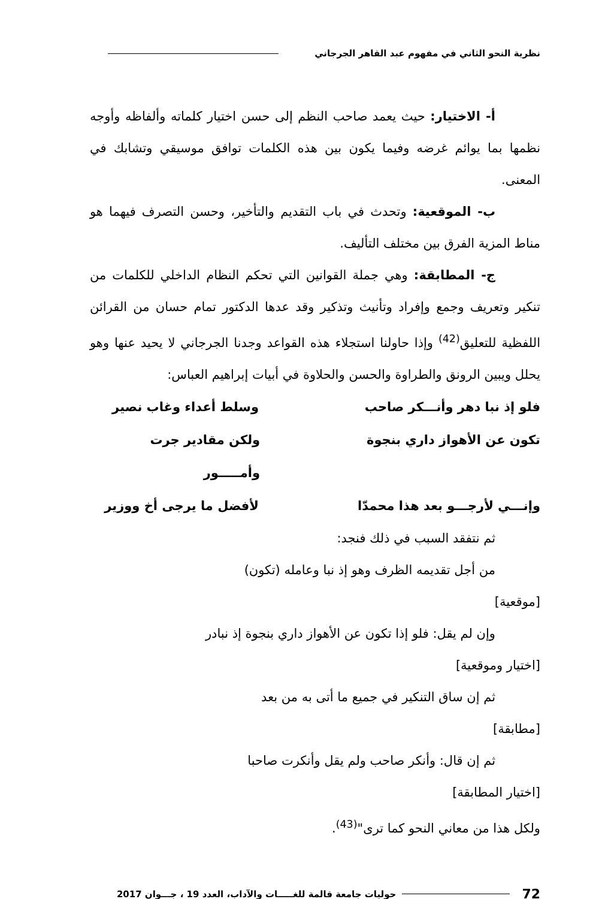نظرية النحو الثاني في مفهوم عبد القاهر الجرجاني
أ- الاختيار: حيث يعمد صاحب النظم إلى حسن اختيار كلماته وألفاظه وأوجه نظمها بما يوائم غرضه وفيما يكون بين هذه الكلمات توافق موسيقي وتشابك في المعنى.
ب- الموقعية: وتحدث في باب التقديم والتأخير، وحسن التصرف فيهما هو مناط المزية الفرق بين مختلف التأليف.
ج- المطابقة: وهي جملة القوانين التي تحكم النظام الداخلي للكلمات من تنكير وتعريف وجمع وإفراد وتأنيث وتذكير وقد عدها الدكتور تمام حسان من القرائن اللفظية للتعليق<sup>(42)</sup> وإذا حاولنا استجلاء هذه القواعد وجدنا الجرجاني لا يحيد عنها وهو يحلل ويبين الرونق والطراوة والحسن والحلاوة في أبيات إبراهيم العباس:
فلو إذ نبا دهر وأنـــكر صاحب وسلط أعداء وغاب نصير
تكون عن الأهواز داري بنجوة ولكن مقادير جرت وأمـــــور
وإنـــي لأرجـــو بعد هذا محمدّا لأفضل ما يرجى أخ ووزير
ثم نتفقد السبب في ذلك فنجد:
من أجل تقديمه الظرف وهو إذ نبا وعامله (تكون)
[موقعية]
وإن لم يقل: فلو إذا تكون عن الأهواز داري بنجوة إذ نبادر
[اختيار وموقعية]
ثم إن ساق التنكير في جميع ما أتى به من بعد
[مطابقة]
ثم إن قال: وأنكر صاحب ولم يقل وأنكرت صاحبا
[اختيار المطابقة]
ولكل هذا من معاني النحو كما ترى"<sup>(43)</sup>.
72 حوليات جامعة قالمة للغـــــات والآداب، العدد 19 ، جـــوان 2017